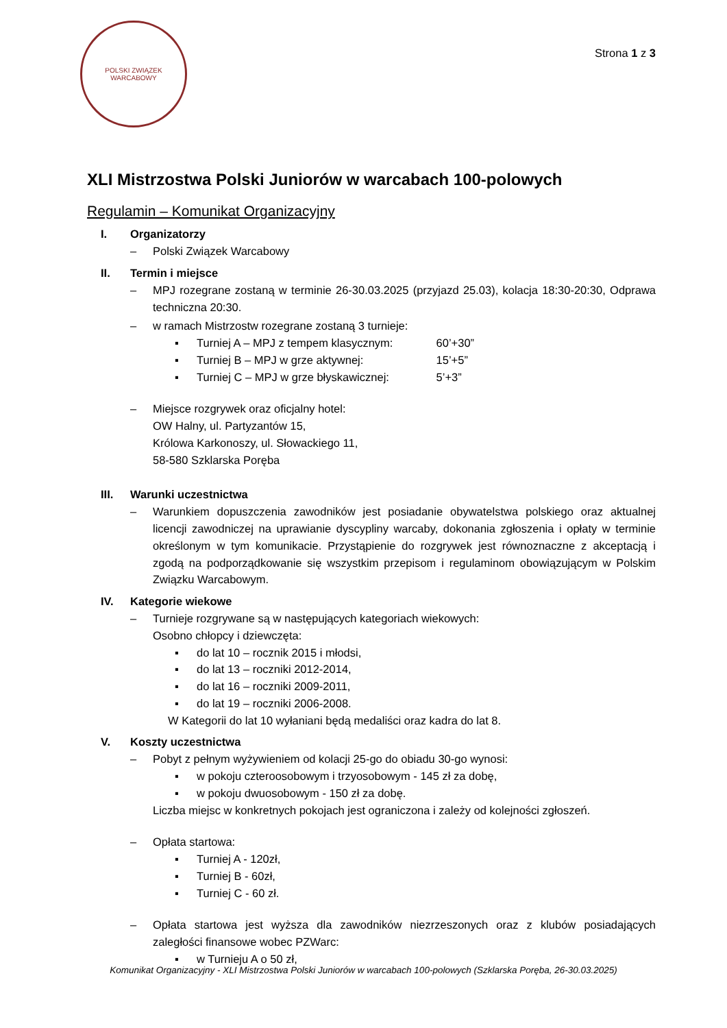POLSKI ZWIĄZEK WARCABOWY
Strona 1 z 3
XLI Mistrzostwa Polski Juniorów w warcabach 100-polowych
Regulamin – Komunikat Organizacyjny
I. Organizatorzy
– Polski Związek Warcabowy
II. Termin i miejsce
– MPJ rozegrane zostaną w terminie 26-30.03.2025 (przyjazd 25.03), kolacja 18:30-20:30, Odprawa techniczna 20:30.
– w ramach Mistrzostw rozegrane zostaną 3 turnieje:
▪ Turniej A – MPJ z tempem klasycznym: 60’+30”
▪ Turniej B – MPJ w grze aktywnej: 15’+5”
▪ Turniej C – MPJ w grze błyskawicznej: 5’+3”
– Miejsce rozgrywek oraz oficjalny hotel:
OW Halny, ul. Partyzantów 15,
Królowa Karkonoszy, ul. Słowackiego 11,
58-580 Szklarska Poręba
III. Warunki uczestnictwa
– Warunkiem dopuszczenia zawodników jest posiadanie obywatelstwa polskiego oraz aktualnej licencji zawodniczej na uprawianie dyscypliny warcaby, dokonania zgłoszenia i opłaty w terminie określonym w tym komunikacie. Przystąpienie do rozgrywek jest równoznaczne z akceptacją i zgodą na podporządkowanie się wszystkim przepisom i regulaminom obowiązującym w Polskim Związku Warcabowym.
IV. Kategorie wiekowe
– Turnieje rozgrywane są w następujących kategoriach wiekowych:
Osobno chłopcy i dziewczęta:
▪ do lat 10 – rocznik 2015 i młodsi,
▪ do lat 13 – roczniki 2012-2014,
▪ do lat 16 – roczniki 2009-2011,
▪ do lat 19 – roczniki 2006-2008.
W Kategorii do lat 10 wyłaniani będą medaliści oraz kadra do lat 8.
V. Koszty uczestnictwa
– Pobyt z pełnym wyżywieniem od kolacji 25-go do obiadu 30-go wynosi:
▪ w pokoju czteroosobowym i trzyosobowym - 145 zł za dobę,
▪ w pokoju dwuosobowym - 150 zł za dobę.
Liczba miejsc w konkretnych pokojach jest ograniczona i zależy od kolejności zgłoszeń.
– Opłata startowa:
▪ Turniej A - 120zł,
▪ Turniej B - 60zł,
▪ Turniej C - 60 zł.
– Opłata startowa jest wyższa dla zawodników niezrzeszonych oraz z klubów posiadających zaległości finansowe wobec PZWarc:
▪ w Turnieju A o 50 zł,
Komunikat Organizacyjny - XLI Mistrzostwa Polski Juniorów w warcabach 100-polowych (Szklarska Poręba, 26-30.03.2025)